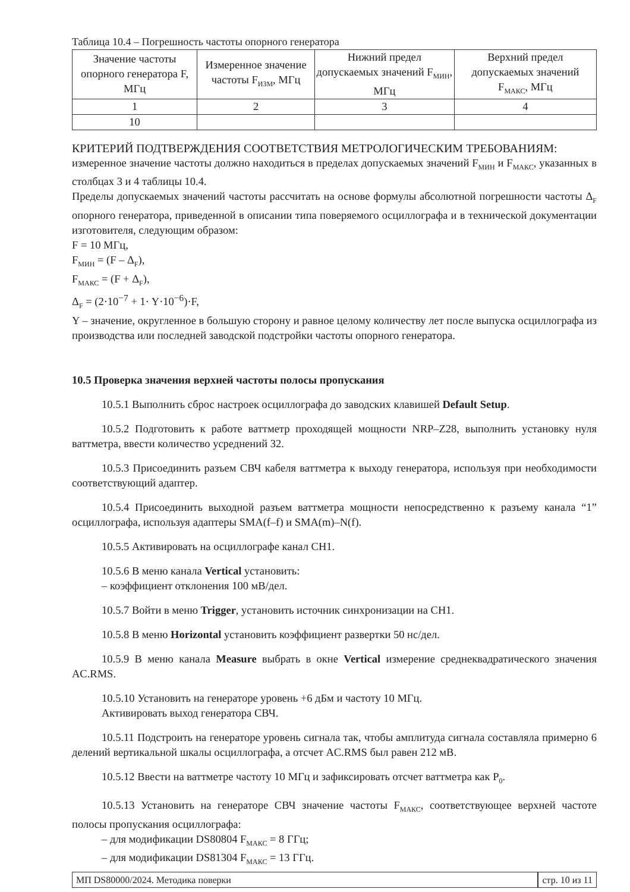Таблица 10.4 – Погрешность частоты опорного генератора
| Значение частоты опорного генератора F, МГц | Измеренное значение частоты F<sub>ИЗМ</sub>, МГц | Нижний предел допускаемых значений F<sub>МИН</sub>, МГц | Верхний предел допускаемых значений F<sub>МАКС</sub>, МГц |
| --- | --- | --- | --- |
| 1 | 2 | 3 | 4 |
| 10 | | | |
КРИТЕРИЙ ПОДТВЕРЖДЕНИЯ СООТВЕТСТВИЯ МЕТРОЛОГИЧЕСКИМ ТРЕБОВАНИЯМ:
измеренное значение частоты должно находиться в пределах допускаемых значений F<sub>МИН</sub> и F<sub>МАКС</sub>, указанных в столбцах 3 и 4 таблицы 10.4.
Пределы допускаемых значений частоты рассчитать на основе формулы абсолютной погрешности частоты Δ<sub>F</sub> опорного генератора, приведенной в описании типа поверяемого осциллографа и в технической документации изготовителя, следующим образом:
F = 10 МГц,
F<sub>МИН</sub> = (F – Δ<sub>F</sub>),
F<sub>МАКС</sub> = (F + Δ<sub>F</sub>),
Δ<sub>F</sub> = (2·10<sup>−7</sup> + 1· Y·10<sup>−6</sup>)·F,
Y – значение, округленное в большую сторону и равное целому количеству лет после выпуска осциллографа из производства или последней заводской подстройки частоты опорного генератора.
10.5 Проверка значения верхней частоты полосы пропускания
10.5.1 Выполнить сброс настроек осциллографа до заводских клавишей Default Setup.
10.5.2 Подготовить к работе ваттметр проходящей мощности NRP–Z28, выполнить установку нуля ваттметра, ввести количество усреднений 32.
10.5.3 Присоединить разъем СВЧ кабеля ваттметра к выходу генератора, используя при необходимости соответствующий адаптер.
10.5.4 Присоединить выходной разъем ваттметра мощности непосредственно к разъему канала “1” осциллографа, используя адаптеры SMA(f–f) и SMA(m)–N(f).
10.5.5 Активировать на осциллографе канал CH1.
10.5.6 В меню канала Vertical установить:
– коэффициент отклонения 100 мВ/дел.
10.5.7 Войти в меню Trigger, установить источник синхронизации на CH1.
10.5.8 В меню Horizontal установить коэффициент развертки 50 нс/дел.
10.5.9 В меню канала Measure выбрать в окне Vertical измерение среднеквадратического значения AC.RMS.
10.5.10 Установить на генераторе уровень +6 дБм и частоту 10 МГц.
Активировать выход генератора СВЧ.
10.5.11 Подстроить на генераторе уровень сигнала так, чтобы амплитуда сигнала составляла примерно 6 делений вертикальной шкалы осциллографа, а отсчет AC.RMS был равен 212 мВ.
10.5.12 Ввести на ваттметре частоту 10 МГц и зафиксировать отсчет ваттметра как P<sub>0</sub>.
10.5.13 Установить на генераторе СВЧ значение частоты F<sub>МАКС</sub>, соответствующее верхней частоте полосы пропускания осциллографа:
– для модификации DS80804 F<sub>МАКС</sub> = 8 ГГц;
– для модификации DS81304 F<sub>МАКС</sub> = 13 ГГц.
МП DS80000/2024. Методика поверки
стр. 10 из 11